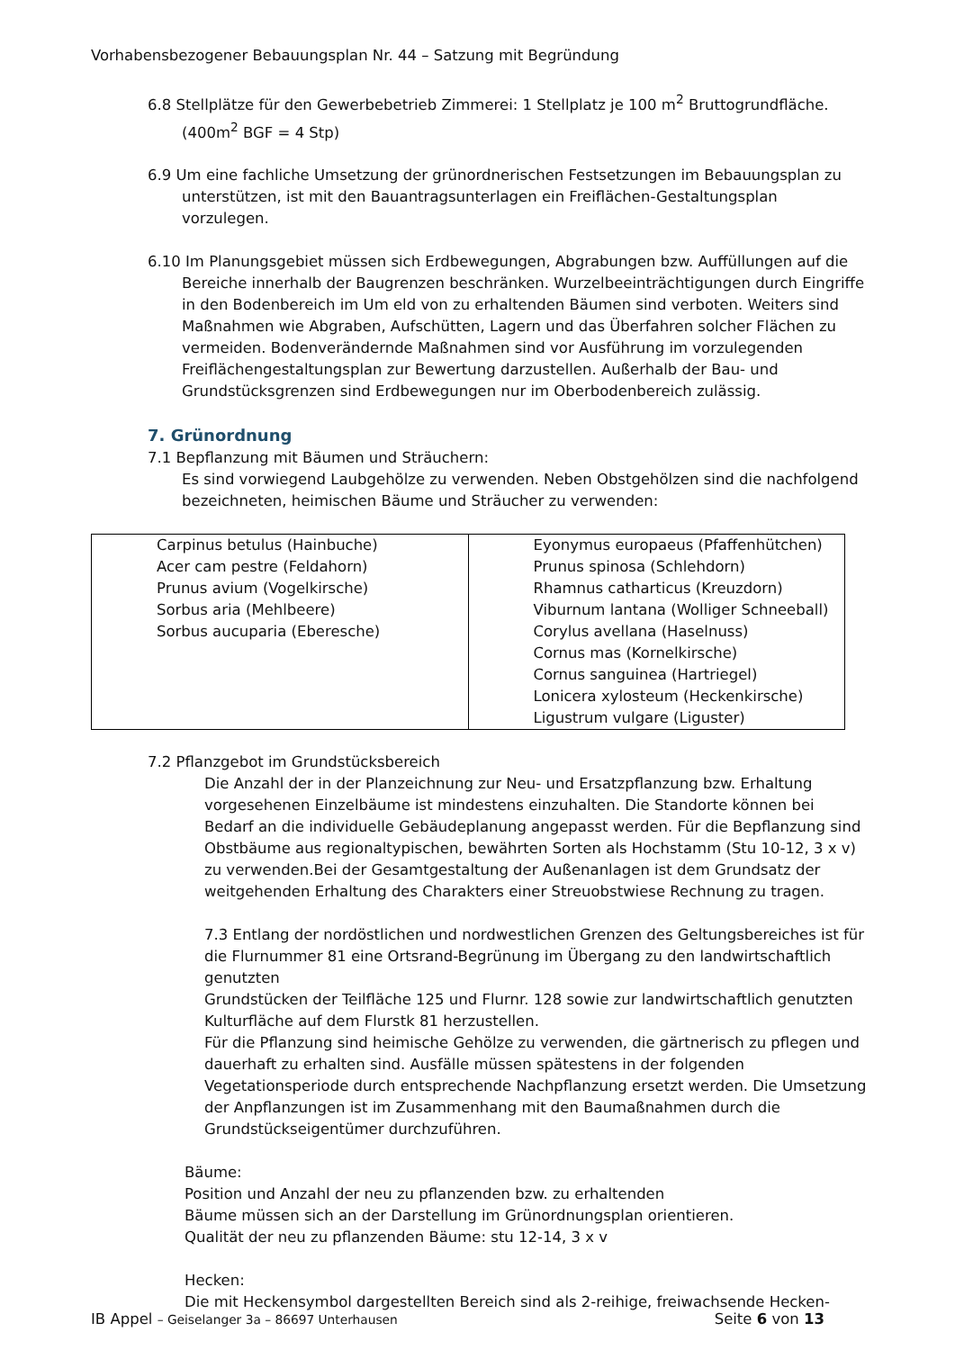Vorhabensbezogener Bebauungsplan Nr. 44 – Satzung mit Begründung
6.8 Stellplätze für den Gewerbebetrieb Zimmerei: 1 Stellplatz je 100 m<sup>2</sup> Bruttogrundfläche.
(400m<sup>2</sup> BGF = 4 Stp)
6.9 Um eine fachliche Umsetzung der grünordnerischen Festsetzungen im Bebauungsplan zu
unterstützen, ist mit den Bauantragsunterlagen ein Freiflächen-Gestaltungsplan vorzulegen.
6.10 Im Planungsgebiet müssen sich Erdbewegungen, Abgrabungen bzw. Auffüllungen auf die
Bereiche innerhalb der Baugrenzen beschränken. Wurzelbeeinträchtigungen durch Eingriffe in den Bodenbereich im Um eld von zu erhaltenden Bäumen sind verboten. Weiters sind Maßnahmen wie Abgraben, Aufschütten, Lagern und das Überfahren solcher Flächen zu vermeiden. Bodenverändernde Maßnahmen sind vor Ausführung im vorzulegenden Freiflächengestaltungsplan zur Bewertung darzustellen. Außerhalb der Bau- und Grundstücksgrenzen sind Erdbewegungen nur im Oberbodenbereich zulässig.
7. Grünordnung
7.1 Bepflanzung mit Bäumen und Sträuchern:
Es sind vorwiegend Laubgehölze zu verwenden. Neben Obstgehölzen sind die nachfolgend bezeichneten, heimischen Bäume und Sträucher zu verwenden:
| Carpinus betulus (Hainbuche) Acer cam pestre (Feldahorn) Prunus avium (Vogelkirsche) Sorbus aria (Mehlbeere) Sorbus aucuparia (Eberesche) | Eyonymus europaeus (Pfaffenhütchen) Prunus spinosa (Schlehdorn) Rhamnus catharticus (Kreuzdorn) Viburnum lantana (Wolliger Schneeball) Corylus avellana (Haselnuss) Cornus mas (Kornelkirsche) Cornus sanguinea (Hartriegel) Lonicera xylosteum (Heckenkirsche) Ligustrum vulgare (Liguster) |
7.2 Pflanzgebot im Grundstücksbereich
Die Anzahl der in der Planzeichnung zur Neu- und Ersatzpflanzung bzw. Erhaltung vorgesehenen Einzelbäume ist mindestens einzuhalten. Die Standorte können bei Bedarf an die individuelle Gebäudeplanung angepasst werden. Für die Bepflanzung sind Obstbäume aus regionaltypischen, bewährten Sorten als Hochstamm (Stu 10-12, 3 x v) zu verwenden.Bei der Gesamtgestaltung der Außenanlagen ist dem Grundsatz der weitgehenden Erhaltung des Charakters einer Streuobstwiese Rechnung zu tragen.
7.3 Entlang der nordöstlichen und nordwestlichen Grenzen des Geltungsbereiches ist für die Flurnummer 81 eine Ortsrand-Begrünung im Übergang zu den landwirtschaftlich genutzten
Grundstücken der Teilfläche 125 und Flurnr. 128 sowie zur landwirtschaftlich genutzten Kulturfläche auf dem Flurstk 81 herzustellen.
Für die Pflanzung sind heimische Gehölze zu verwenden, die gärtnerisch zu pflegen und dauerhaft zu erhalten sind. Ausfälle müssen spätestens in der folgenden Vegetationsperiode durch entsprechende Nachpflanzung ersetzt werden. Die Umsetzung der Anpflanzungen ist im Zusammenhang mit den Baumaßnahmen durch die Grundstückseigentümer durchzuführen.
Bäume:
Position und Anzahl der neu zu pflanzenden bzw. zu erhaltenden
Bäume müssen sich an der Darstellung im Grünordnungsplan orientieren.
Qualität der neu zu pflanzenden Bäume: stu 12-14, 3 x v
Hecken:
Die mit Heckensymbol dargestellten Bereich sind als 2-reihige, freiwachsende Hecken-
IB Appel – Geiselanger 3a – 86697 Unterhausen Seite 6 von 13